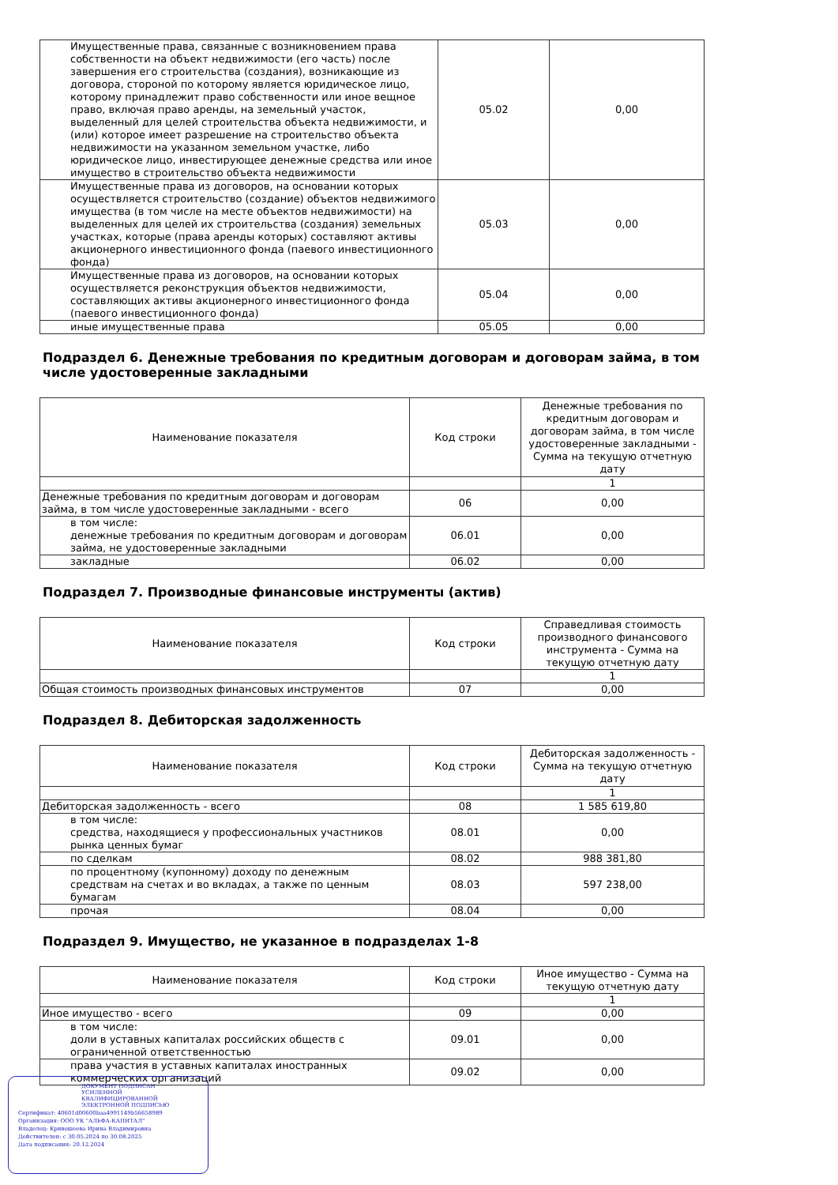| Имущественные права, связанные с возникновением права собственности на объект недвижимости (его часть) после завершения его строительства (создания), возникающие из договора, стороной по которому является юридическое лицо, которому принадлежит право собственности или иное вещное право, включая право аренды, на земельный участок, выделенный для целей строительства объекта недвижимости, и (или) которое имеет разрешение на строительство объекта недвижимости на указанном земельном участке, либо юридическое лицо, инвестирующее денежные средства или иное имущество в строительство объекта недвижимости | 05.02 | 0,00 |
| Имущественные права из договоров, на основании которых осуществляется строительство (создание) объектов недвижимого имущества (в том числе на месте объектов недвижимости) на выделенных для целей их строительства (создания) земельных участках, которые (права аренды которых) составляют активы акционерного инвестиционного фонда (паевого инвестиционного фонда) | 05.03 | 0,00 |
| Имущественные права из договоров, на основании которых осуществляется реконструкция объектов недвижимости, составляющих активы акционерного инвестиционного фонда (паевого инвестиционного фонда) | 05.04 | 0,00 |
| иные имущественные права | 05.05 | 0,00 |
Подраздел 6. Денежные требования по кредитным договорам и договорам займа, в том числе удостоверенные закладными
| Наименование показателя | Код строки | Денежные требования по кредитным договорам и договорам займа, в том числе удостоверенные закладными - Сумма на текущую отчетную дату |
| --- | --- | --- |
| | | 1 |
| Денежные требования по кредитным договорам и договорам займа, в том числе удостоверенные закладными - всего | 06 | 0,00 |
| в том числе: денежные требования по кредитным договорам и договорам займа, не удостоверенные закладными | 06.01 | 0,00 |
| закладные | 06.02 | 0,00 |
Подраздел 7. Производные финансовые инструменты (актив)
| Наименование показателя | Код строки | Справедливая стоимость производного финансового инструмента - Сумма на текущую отчетную дату |
| --- | --- | --- |
| | | 1 |
| Общая стоимость производных финансовых инструментов | 07 | 0,00 |
Подраздел 8. Дебиторская задолженность
| Наименование показателя | Код строки | Дебиторская задолженность - Сумма на текущую отчетную дату |
| --- | --- | --- |
| | | 1 |
| Дебиторская задолженность - всего | 08 | 1 585 619,80 |
| в том числе: средства, находящиеся у профессиональных участников рынка ценных бумаг | 08.01 | 0,00 |
| по сделкам | 08.02 | 988 381,80 |
| по процентному (купонному) доходу по денежным средствам на счетах и во вкладах, а также по ценным бумагам | 08.03 | 597 238,00 |
| прочая | 08.04 | 0,00 |
Подраздел 9. Имущество, не указанное в подразделах 1-8
| Наименование показателя | Код строки | Иное имущество - Сумма на текущую отчетную дату |
| --- | --- | --- |
| | | 1 |
| Иное имущество - всего | 09 | 0,00 |
| в том числе: доли в уставных капиталах российских обществ с ограниченной ответственностью | 09.01 | 0,00 |
| права участия в уставных капиталах иностранных коммерческих организаций | 09.02 | 0,00 |
ДОКУМЕНТ ПОДПИСАН
УСИЛЕННОЙ КВАЛИФИЦИРОВАННОЙ
ЭЛЕКТРОННОЙ ПОДПИСЬЮ
Сертификат: 40601d00600baa4991149b56658989
Организация: ООО УК "АЛЬФА-КАПИТАЛ"
Владелец: Кривошеева Ирина Владимировна
Действителен: с 30.05.2024 по 30.08.2025
Дата подписания: 20.12.2024